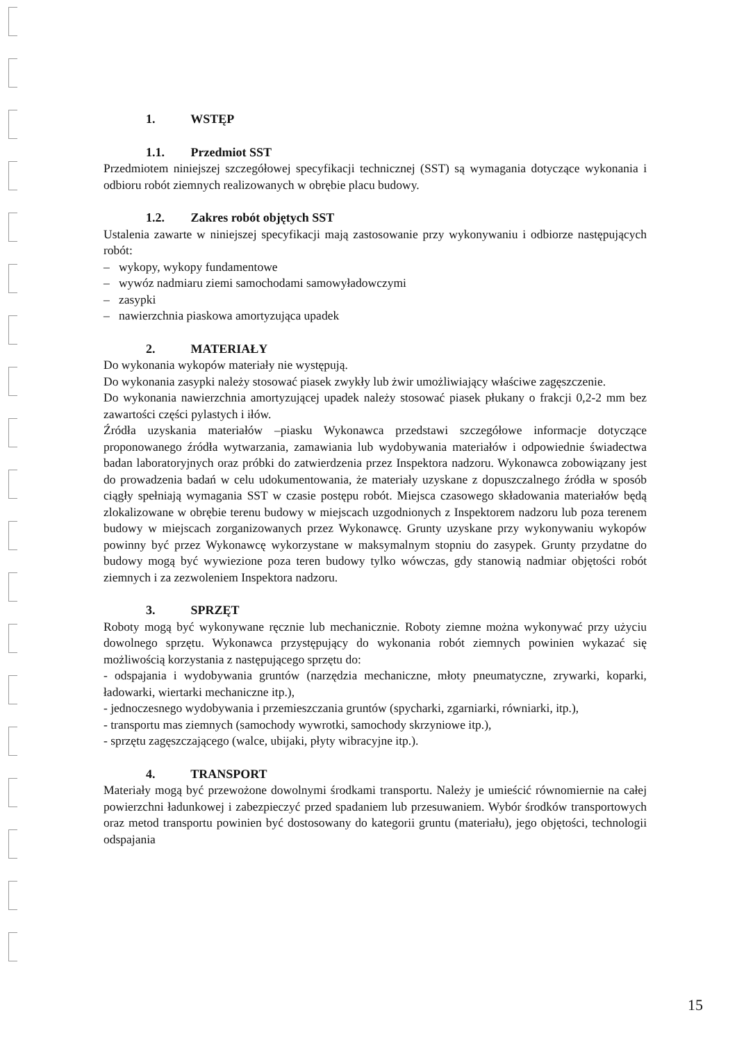1. WSTĘP
1.1. Przedmiot SST
Przedmiotem niniejszej szczegółowej specyfikacji technicznej (SST) są wymagania dotyczące wykonania i odbioru robót ziemnych realizowanych w obrębie placu budowy.
1.2. Zakres robót objętych SST
Ustalenia zawarte w niniejszej specyfikacji mają zastosowanie przy wykonywaniu i odbiorze następujących robót:
– wykopy, wykopy fundamentowe
– wywóz nadmiaru ziemi samochodami samowyładowczymi
– zasypki
– nawierzchnia piaskowa amortyzująca upadek
2. MATERIAŁY
Do wykonania wykopów materiały nie występują.
Do wykonania zasypki należy stosować piasek zwykły lub żwir umożliwiający właściwe zagęszczenie.
Do wykonania nawierzchnia amortyzującej upadek należy stosować piasek płukany o frakcji 0,2-2 mm bez zawartości części pylastych i iłów.
Źródła uzyskania materiałów –piasku Wykonawca przedstawi szczegółowe informacje dotyczące proponowanego źródła wytwarzania, zamawiania lub wydobywania materiałów i odpowiednie świadectwa badan laboratoryjnych oraz próbki do zatwierdzenia przez Inspektora nadzoru. Wykonawca zobowiązany jest do prowadzenia badań w celu udokumentowania, że materiały uzyskane z dopuszczalnego źródła w sposób ciągły spełniają wymagania SST w czasie postępu robót. Miejsca czasowego składowania materiałów będą zlokalizowane w obrębie terenu budowy w miejscach uzgodnionych z Inspektorem nadzoru lub poza terenem budowy w miejscach zorganizowanych przez Wykonawcę. Grunty uzyskane przy wykonywaniu wykopów powinny być przez Wykonawcę wykorzystane w maksymalnym stopniu do zasypek. Grunty przydatne do budowy mogą być wywiezione poza teren budowy tylko wówczas, gdy stanowią nadmiar objętości robót ziemnych i za zezwoleniem Inspektora nadzoru.
3. SPRZĘT
Roboty mogą być wykonywane ręcznie lub mechanicznie. Roboty ziemne można wykonywać przy użyciu dowolnego sprzętu. Wykonawca przystępujący do wykonania robót ziemnych powinien wykazać się możliwością korzystania z następującego sprzętu do:
- odspajania i wydobywania gruntów (narzędzia mechaniczne, młoty pneumatyczne, zrywarki, koparki, ładowarki, wiertarki mechaniczne itp.),
- jednoczesnego wydobywania i przemieszczania gruntów (spycharki, zgarniarki, równiarki, itp.),
- transportu mas ziemnych (samochody wywrotki, samochody skrzyniowe itp.),
- sprzętu zagęszczającego (walce, ubijaki, płyty wibracyjne itp.).
4. TRANSPORT
Materiały mogą być przewożone dowolnymi środkami transportu. Należy je umieścić równomiernie na całej powierzchni ładunkowej i zabezpieczyć przed spadaniem lub przesuwaniem. Wybór środków transportowych oraz metod transportu powinien być dostosowany do kategorii gruntu (materiału), jego objętości, technologii odspajania
15